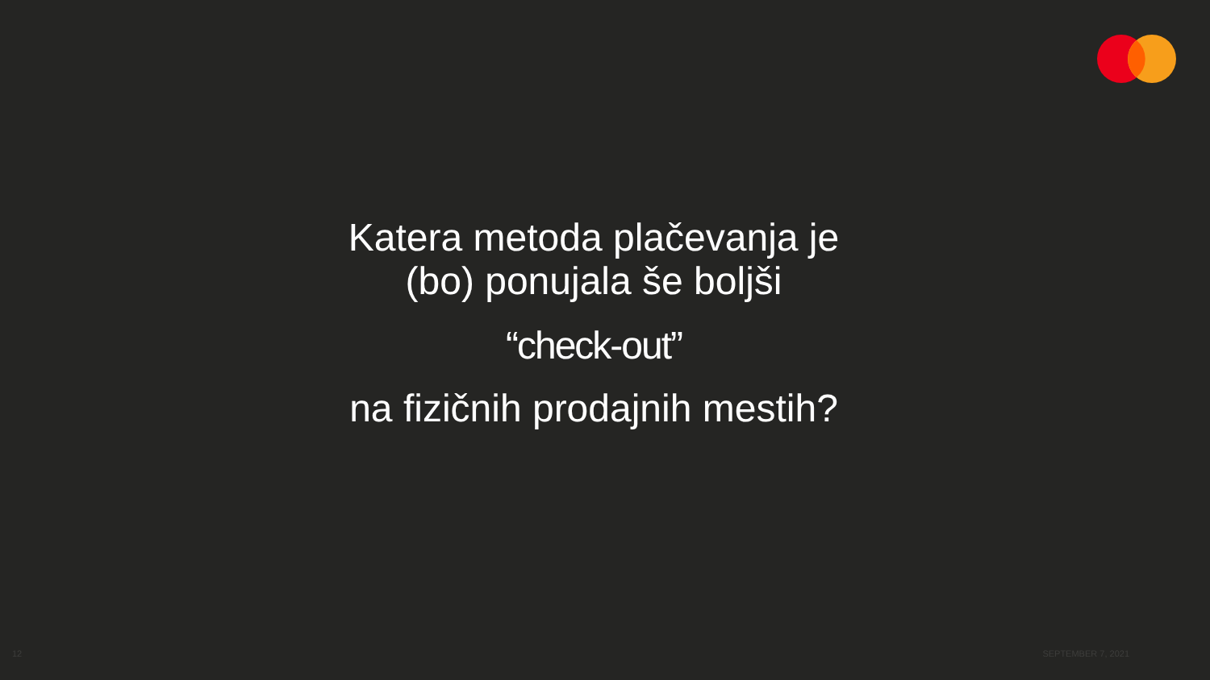Katera metoda plačevanja je
(bo) ponujala še boljši
“check-out”
na fizičnih prodajnih mestih?
12 SEPTEMBER 7, 2021